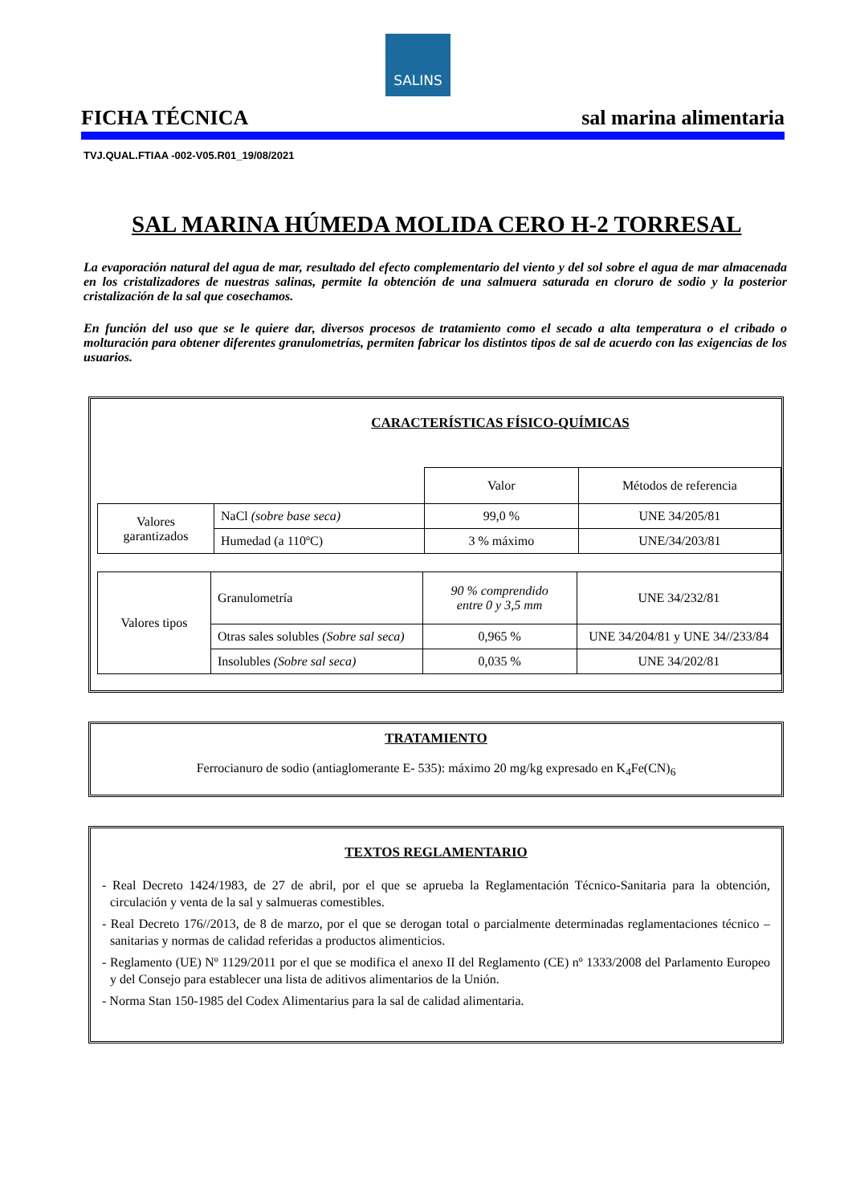SALINS
FICHA TÉCNICA sal marina alimentaria
TVJ.QUAL.FTIAA -002-V05.R01_19/08/2021
SAL MARINA HÚMEDA MOLIDA CERO H-2 TORRESAL
La evaporación natural del agua de mar, resultado del efecto complementario del viento y del sol sobre el agua de mar almacenada en los cristalizadores de nuestras salinas, permite la obtención de una salmuera saturada en cloruro de sodio y la posterior cristalización de la sal que cosechamos.
En función del uso que se le quiere dar, diversos procesos de tratamiento como el secado a alta temperatura o el cribado o molturación para obtener diferentes granulometrías, permiten fabricar los distintos tipos de sal de acuerdo con las exigencias de los usuarios.
CARACTERÍSTICAS FÍSICO-QUÍMICAS
| | | Valor | Métodos de referencia |
| Valores garantizados | NaCl (sobre base seca) | 99,0 % | UNE 34/205/81 |
| | Humedad (a 110ºC) | 3 % máximo | UNE/34/203/81 |
| Valores tipos | Granulometría | 90 % comprendido entre 0 y 3,5 mm | UNE 34/232/81 |
| | Otras sales solubles (Sobre sal seca) | 0,965 % | UNE 34/204/81 y UNE 34//233/84 |
| | Insolubles (Sobre sal seca) | 0,035 % | UNE 34/202/81 |
TRATAMIENTO
Ferrocianuro de sodio (antiaglomerante E- 535): máximo 20 mg/kg expresado en K<sub>4</sub>Fe(CN)<sub>6</sub>
TEXTOS REGLAMENTARIO
- Real Decreto 1424/1983, de 27 de abril, por el que se aprueba la Reglamentación Técnico-Sanitaria para la obtención, circulación y venta de la sal y salmueras comestibles.
- Real Decreto 176//2013, de 8 de marzo, por el que se derogan total o parcialmente determinadas reglamentaciones técnico – sanitarias y normas de calidad referidas a productos alimenticios.
- Reglamento (UE) Nº 1129/2011 por el que se modifica el anexo II del Reglamento (CE) nº 1333/2008 del Parlamento Europeo y del Consejo para establecer una lista de aditivos alimentarios de la Unión.
- Norma Stan 150-1985 del Codex Alimentarius para la sal de calidad alimentaria.